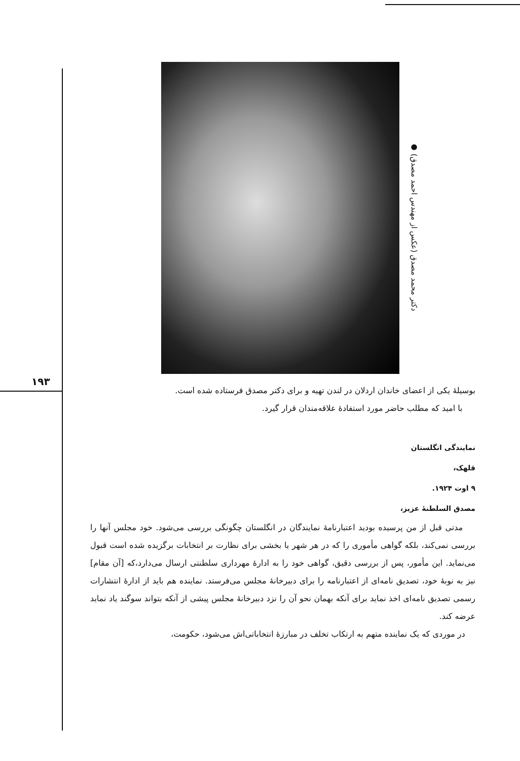● دکتر محمد مصدق (عکس از مهندس احمد مصدق)
۱۹۳
بوسیلهٔ یکی از اعضای خاندان اردلان در لندن تهیه و برای دکتر مصدق فرستاده شده است.
با امید که مطلب حاضر مورد استفادهٔ علاقه‌مندان قرار گیرد.
نمایندگی انگلستان
قلهک،
۹ اوت ۱۹۲۴.
مصدق السلطنهٔ عزیز،
مدتی قبل از من پرسیده بودید اعتبارنامهٔ نمایندگان در انگلستان چگونگی بررسی می‌شود. خود مجلس آنها را بررسی نمی‌کند، بلکه گواهی مأموری را که در هر شهر یا بخشی برای نظارت بر انتخابات برگزیده شده است قبول می‌نماید. این مأمور، پس از بررسی دقیق، گواهی خود را به ادارهٔ مهرداری سلطنتی ارسال می‌دارد،که [آن مقام] نیز به نوبهٔ خود، تصدیق نامه‌ای از اعتبارنامه را برای دبیرخانهٔ مجلس می‌فرستد. نماینده هم باید از ادارهٔ انتشارات رسمی تصدیق نامه‌ای اخذ نماید برای آنکه بهمان نحو آن را نزد دبیرخانهٔ مجلس پیشی از آنکه بتواند سوگند یاد نماید عرضه کند.
در موردی که یک نماینده متهم به ارتکاب تخلف در مبارزهٔ انتخاباتی‌اش می‌شود، حکومت،